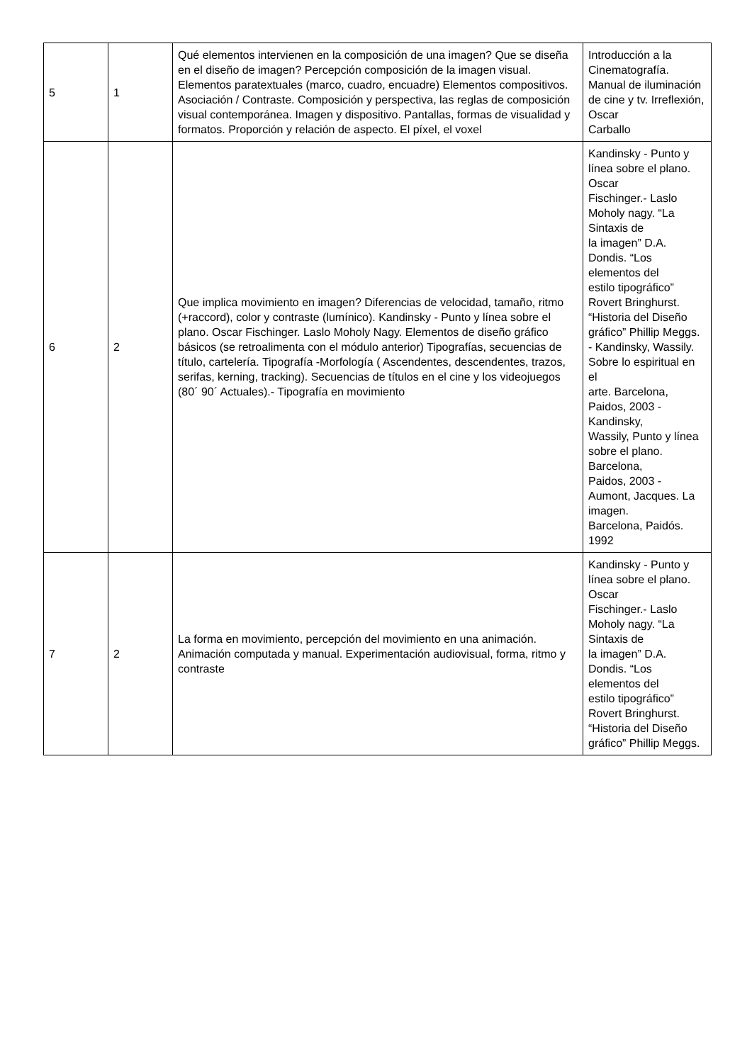| 5 | 1 | Qué elementos intervienen en la composición de una imagen? Que se diseña en el diseño de imagen? Percepción composición de la imagen visual. Elementos paratextuales (marco, cuadro, encuadre) Elementos compositivos. Asociación / Contraste. Composición y perspectiva, las reglas de composición visual contemporánea. Imagen y dispositivo. Pantallas, formas de visualidad y formatos. Proporción y relación de aspecto. El píxel, el voxel | Introducción a la Cinematografía. Manual de iluminación de cine y tv. Irreflexión, Oscar Carballo |
| 6 | 2 | Que implica movimiento en imagen? Diferencias de velocidad, tamaño, ritmo (+raccord), color y contraste (lumínico). Kandinsky - Punto y línea sobre el plano. Oscar Fischinger. Laslo Moholy Nagy. Elementos de diseño gráfico básicos (se retroalimenta con el módulo anterior) Tipografías, secuencias de título, cartelería. Tipografía -Morfología ( Ascendentes, descendentes, trazos, serifas, kerning, tracking). Secuencias de títulos en el cine y los videojuegos (80´ 90´ Actuales).- Tipografía en movimiento | Kandinsky - Punto y línea sobre el plano. Oscar Fischinger.- Laslo Moholy nagy. “La Sintaxis de la imagen” D.A. Dondis. “Los elementos del estilo tipográfico” Rovert Bringhurst. “Historia del Diseño gráfico” Phillip Meggs. - Kandinsky, Wassily. Sobre lo espiritual en el arte. Barcelona, Paidos, 2003 - Kandinsky, Wassily, Punto y línea sobre el plano. Barcelona, Paidos, 2003 - Aumont, Jacques. La imagen. Barcelona, Paidós. 1992 |
| 7 | 2 | La forma en movimiento, percepción del movimiento en una animación. Animación computada y manual. Experimentación audiovisual, forma, ritmo y contraste | Kandinsky - Punto y línea sobre el plano. Oscar Fischinger.- Laslo Moholy nagy. “La Sintaxis de la imagen” D.A. Dondis. “Los elementos del estilo tipográfico” Rovert Bringhurst. “Historia del Diseño gráfico” Phillip Meggs. |